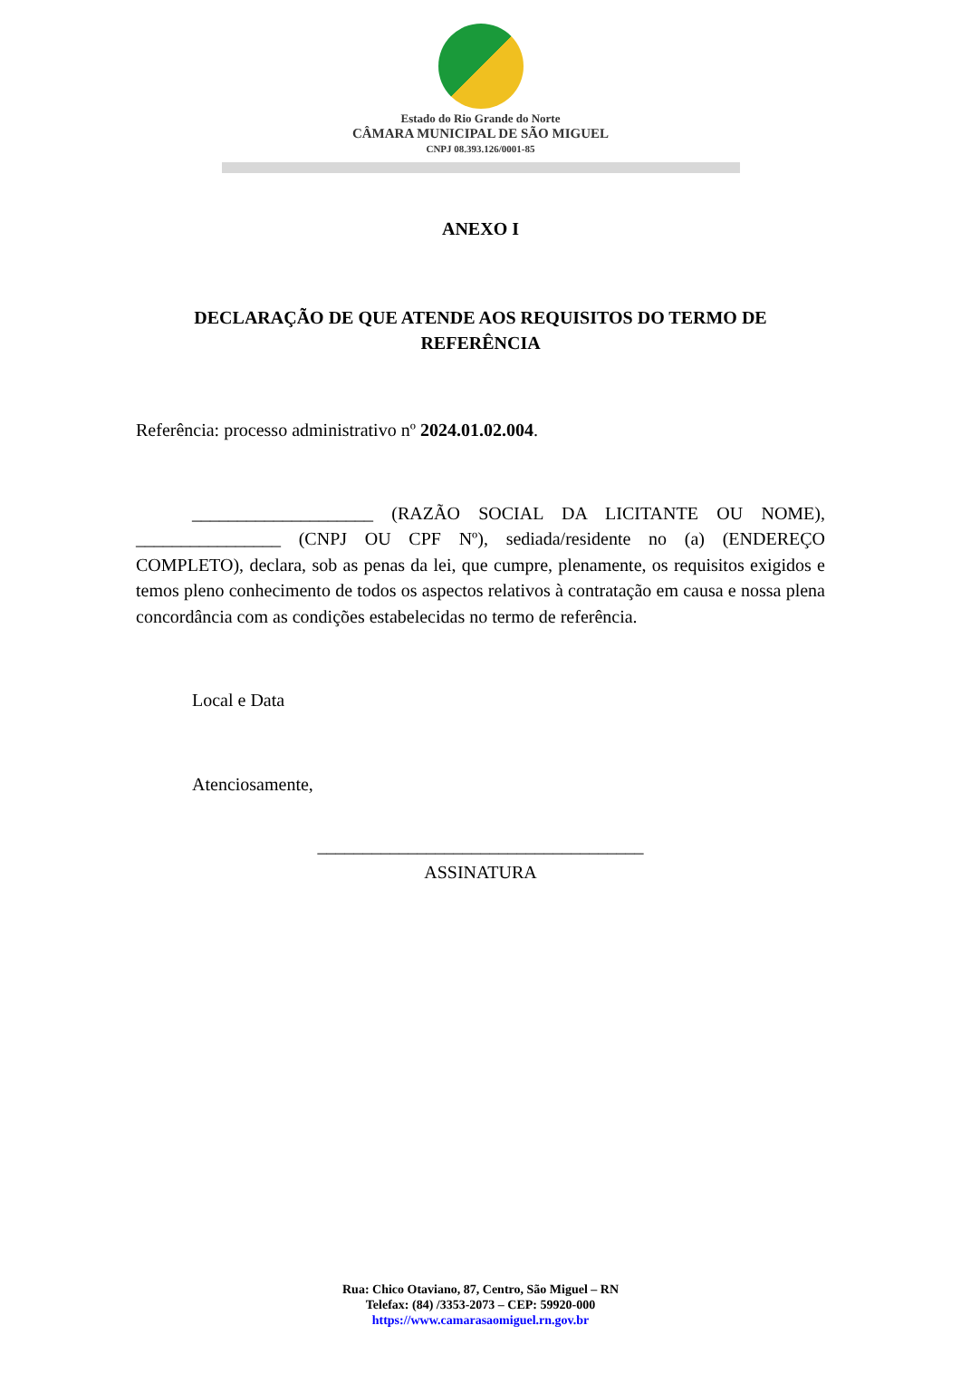Estado do Rio Grande do Norte
CÂMARA MUNICIPAL DE SÃO MIGUEL
CNPJ 08.393.126/0001-85
ANEXO I
DECLARAÇÃO DE QUE ATENDE AOS REQUISITOS DO TERMO DE
REFERÊNCIA
Referência: processo administrativo nº 2024.01.02.004.
____________________ (RAZÃO SOCIAL DA LICITANTE OU NOME), ________________ (CNPJ OU CPF Nº), sediada/residente no (a) (ENDEREÇO COMPLETO), declara, sob as penas da lei, que cumpre, plenamente, os requisitos exigidos e temos pleno conhecimento de todos os aspectos relativos à contratação em causa e nossa plena concordância com as condições estabelecidas no termo de referência.
Local e Data
Atenciosamente,
____________________________________
ASSINATURA
Rua: Chico Otaviano, 87, Centro, São Miguel – RN
Telefax: (84) /3353-2073 – CEP: 59920-000
https://www.camarasaomiguel.rn.gov.br